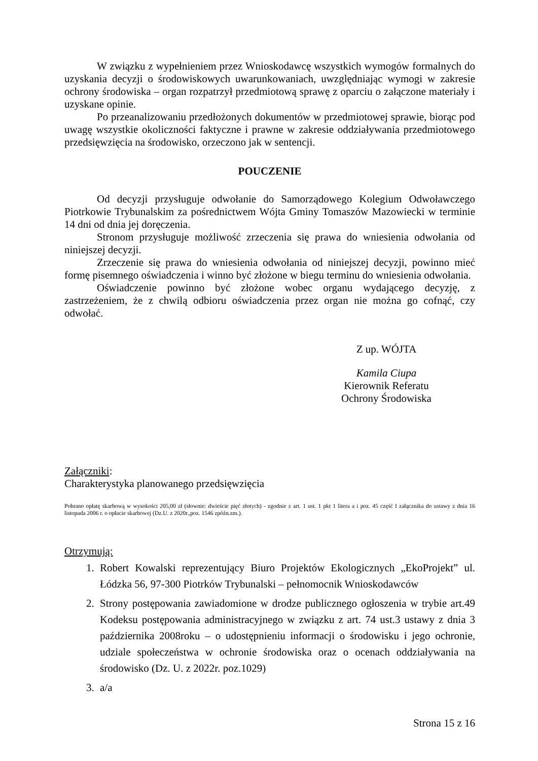W związku z wypełnieniem przez Wnioskodawcę wszystkich wymogów formalnych do uzyskania decyzji o środowiskowych uwarunkowaniach, uwzględniając wymogi w zakresie ochrony środowiska – organ rozpatrzył przedmiotową sprawę z oparciu o załączone materiały i uzyskane opinie.
Po przeanalizowaniu przedłożonych dokumentów w przedmiotowej sprawie, biorąc pod uwagę wszystkie okoliczności faktyczne i prawne w zakresie oddziaływania przedmiotowego przedsięwzięcia na środowisko, orzeczono jak w sentencji.
POUCZENIE
Od decyzji przysługuje odwołanie do Samorządowego Kolegium Odwoławczego Piotrkowie Trybunalskim za pośrednictwem Wójta Gminy Tomaszów Mazowiecki w terminie 14 dni od dnia jej doręczenia.
Stronom przysługuje możliwość zrzeczenia się prawa do wniesienia odwołania od niniejszej decyzji.
Zrzeczenie się prawa do wniesienia odwołania od niniejszej decyzji, powinno mieć formę pisemnego oświadczenia i winno być złożone w biegu terminu do wniesienia odwołania.
Oświadczenie powinno być złożone wobec organu wydającego decyzję, z zastrzeżeniem, że z chwilą odbioru oświadczenia przez organ nie można go cofnąć, czy odwołać.
Z up. WÓJTA
Kamila Ciupa
Kierownik Referatu
Ochrony Środowiska
Załączniki:
Charakterystyka planowanego przedsięwzięcia
Pobrano opłatę skarbową w wysokości 205,00 zł (słownie: dwieście pięć złotych) - zgodnie z art. 1 ust. 1 pkt 1 litera a i poz. 45 część I załącznika do ustawy z dnia 16 listopada 2006 r. o opłacie skarbowej (Dz.U. z 2020r.,poz. 1546 zpóźn.zm.).
Otrzymują:
1. Robert Kowalski reprezentujący Biuro Projektów Ekologicznych „EkoProjekt” ul. Łódzka 56, 97-300 Piotrków Trybunalski – pełnomocnik Wnioskodawców
2. Strony postępowania zawiadomione w drodze publicznego ogłoszenia w trybie art.49 Kodeksu postępowania administracyjnego w związku z art. 74 ust.3 ustawy z dnia 3 października 2008roku – o udostępnieniu informacji o środowisku i jego ochronie, udziale społeczeństwa w ochronie środowiska oraz o ocenach oddziaływania na środowisko (Dz. U. z 2022r. poz.1029)
3. a/a
Strona 15 z 16